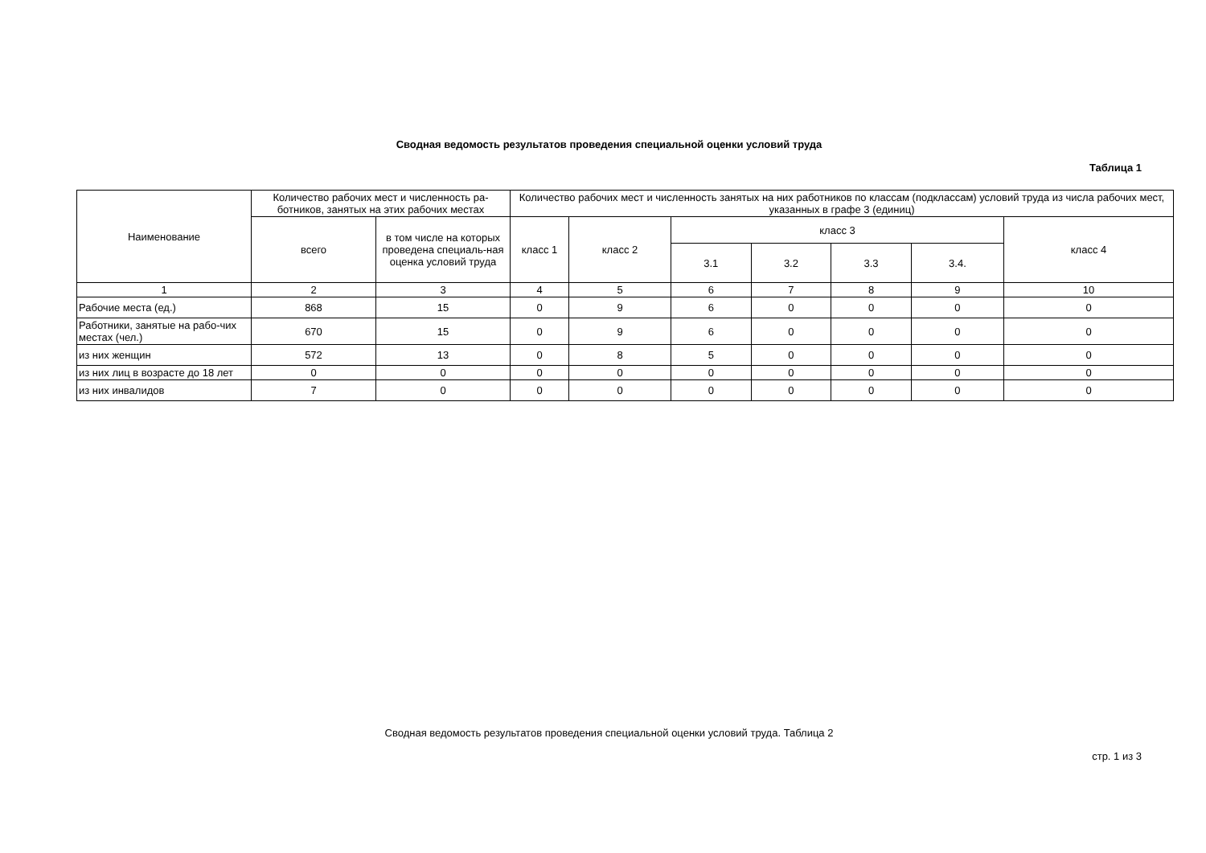Сводная ведомость результатов проведения специальной оценки условий труда
Таблица 1
| Наименование | Количество рабочих мест и численность ра-ботников, занятых на этих рабочих местах | | Количество рабочих мест и численность занятых на них работников по классам (подклассам) условий труда из числа рабочих мест, указанных в графе 3 (единиц) | | | | | | |
| --- | --- | --- | --- | --- | --- | --- | --- | --- | --- |
| | всего | в том числе на которых проведена специаль-ная оценка условий труда | класс 1 | класс 2 | класс 3 | | | | класс 4 |
| | | | | | 3.1 | 3.2 | 3.3 | 3.4. | |
| 1 | 2 | 3 | 4 | 5 | 6 | 7 | 8 | 9 | 10 |
| Рабочие места (ед.) | 868 | 15 | 0 | 9 | 6 | 0 | 0 | 0 | 0 |
| Работники, занятые на рабо-чих местах (чел.) | 670 | 15 | 0 | 9 | 6 | 0 | 0 | 0 | 0 |
| из них женщин | 572 | 13 | 0 | 8 | 5 | 0 | 0 | 0 | 0 |
| из них лиц в возрасте до 18 лет | 0 | 0 | 0 | 0 | 0 | 0 | 0 | 0 | 0 |
| из них инвалидов | 7 | 0 | 0 | 0 | 0 | 0 | 0 | 0 | 0 |
Сводная ведомость результатов проведения специальной оценки условий труда. Таблица 2
стр. 1 из 3